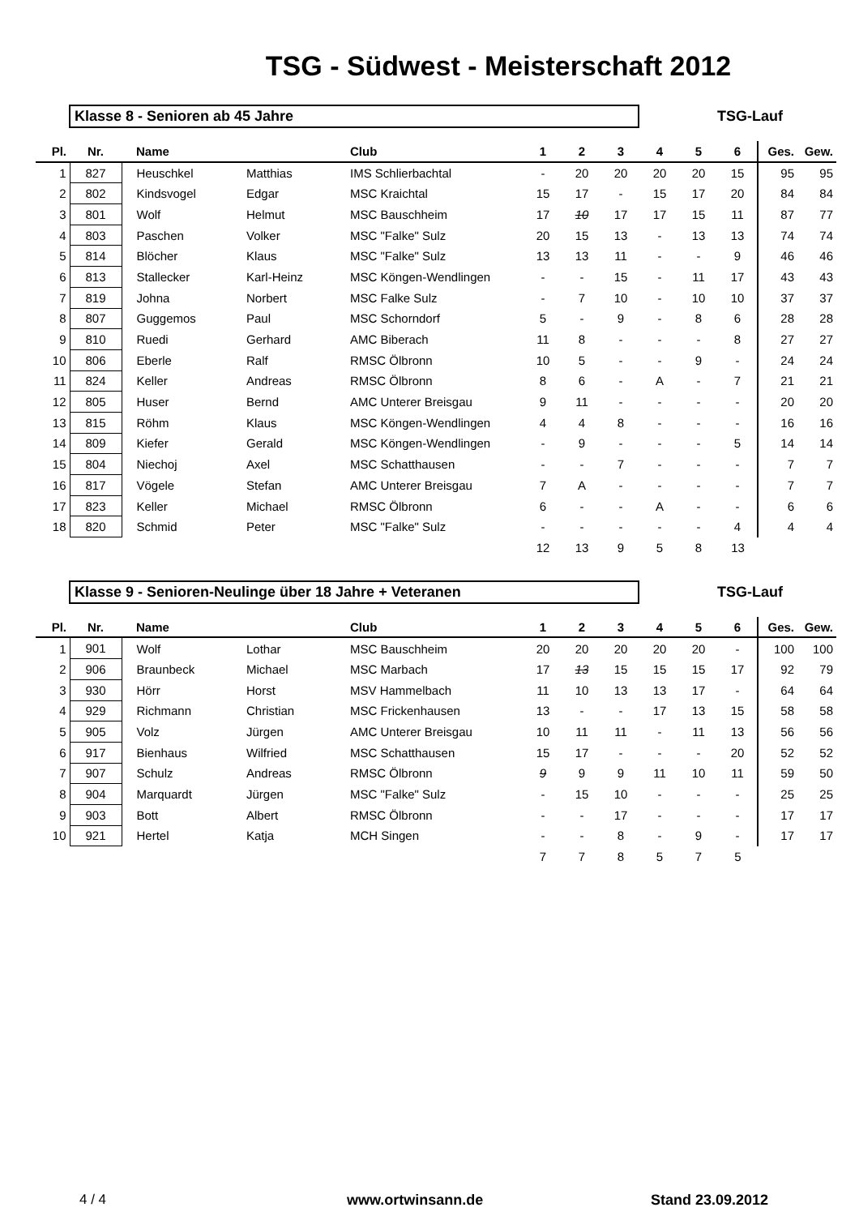TSG - Südwest - Meisterschaft 2012
Klasse 8 - Senioren ab 45 Jahre TSG-Lauf
| Pl. | Nr. | Name | | Club | 1 | 2 | 3 | 4 | 5 | 6 | Ges. | Gew. |
| --- | --- | --- | --- | --- | --- | --- | --- | --- | --- | --- | --- | --- |
| 1 | 827 | Heuschkel | Matthias | IMS Schlierbachtal | - | 20 | 20 | 20 | 20 | 15 | 95 | 95 |
| 2 | 802 | Kindsvogel | Edgar | MSC Kraichtal | 15 | 17 | - | 15 | 17 | 20 | 84 | 84 |
| 3 | 801 | Wolf | Helmut | MSC Bauschheim | 17 | 10 | 17 | 17 | 15 | 11 | 87 | 77 |
| 4 | 803 | Paschen | Volker | MSC "Falke" Sulz | 20 | 15 | 13 | - | 13 | 13 | 74 | 74 |
| 5 | 814 | Blöcher | Klaus | MSC "Falke" Sulz | 13 | 13 | 11 | - | - | 9 | 46 | 46 |
| 6 | 813 | Stallecker | Karl-Heinz | MSC Köngen-Wendlingen | - | - | 15 | - | 11 | 17 | 43 | 43 |
| 7 | 819 | Johna | Norbert | MSC Falke Sulz | - | 7 | 10 | - | 10 | 10 | 37 | 37 |
| 8 | 807 | Guggemos | Paul | MSC Schorndorf | 5 | - | 9 | - | 8 | 6 | 28 | 28 |
| 9 | 810 | Ruedi | Gerhard | AMC Biberach | 11 | 8 | - | - | - | 8 | 27 | 27 |
| 10 | 806 | Eberle | Ralf | RMSC Ölbronn | 10 | 5 | - | - | 9 | - | 24 | 24 |
| 11 | 824 | Keller | Andreas | RMSC Ölbronn | 8 | 6 | - | A | - | 7 | 21 | 21 |
| 12 | 805 | Huser | Bernd | AMC Unterer Breisgau | 9 | 11 | - | - | - | - | 20 | 20 |
| 13 | 815 | Röhm | Klaus | MSC Köngen-Wendlingen | 4 | 4 | 8 | - | - | - | 16 | 16 |
| 14 | 809 | Kiefer | Gerald | MSC Köngen-Wendlingen | - | 9 | - | - | - | 5 | 14 | 14 |
| 15 | 804 | Niechoj | Axel | MSC Schatthausen | - | - | 7 | - | - | - | 7 | 7 |
| 16 | 817 | Vögele | Stefan | AMC Unterer Breisgau | 7 | A | - | - | - | - | 7 | 7 |
| 17 | 823 | Keller | Michael | RMSC Ölbronn | 6 | - | - | A | - | - | 6 | 6 |
| 18 | 820 | Schmid | Peter | MSC "Falke" Sulz | - | - | - | - | - | 4 | 4 | 4 |
| | | | | | 12 | 13 | 9 | 5 | 8 | 13 | | |
Klasse 9 - Senioren-Neulinge über 18 Jahre + Veteranen TSG-Lauf
| Pl. | Nr. | Name | | Club | 1 | 2 | 3 | 4 | 5 | 6 | Ges. | Gew. |
| --- | --- | --- | --- | --- | --- | --- | --- | --- | --- | --- | --- | --- |
| 1 | 901 | Wolf | Lothar | MSC Bauschheim | 20 | 20 | 20 | 20 | 20 | - | 100 | 100 |
| 2 | 906 | Braunbeck | Michael | MSC Marbach | 17 | 13 | 15 | 15 | 15 | 17 | 92 | 79 |
| 3 | 930 | Hörr | Horst | MSV Hammelbach | 11 | 10 | 13 | 13 | 17 | - | 64 | 64 |
| 4 | 929 | Richmann | Christian | MSC Frickenhausen | 13 | - | - | 17 | 13 | 15 | 58 | 58 |
| 5 | 905 | Volz | Jürgen | AMC Unterer Breisgau | 10 | 11 | 11 | - | 11 | 13 | 56 | 56 |
| 6 | 917 | Bienhaus | Wilfried | MSC Schatthausen | 15 | 17 | - | - | - | 20 | 52 | 52 |
| 7 | 907 | Schulz | Andreas | RMSC Ölbronn | 9 | 9 | 9 | 11 | 10 | 11 | 59 | 50 |
| 8 | 904 | Marquardt | Jürgen | MSC "Falke" Sulz | - | 15 | 10 | - | - | - | 25 | 25 |
| 9 | 903 | Bott | Albert | RMSC Ölbronn | - | - | 17 | - | - | - | 17 | 17 |
| 10 | 921 | Hertel | Katja | MCH Singen | - | - | 8 | - | 9 | - | 17 | 17 |
| | | | | | 7 | 7 | 8 | 5 | 7 | 5 | | |
4 / 4 www.ortwinsann.de Stand 23.09.2012